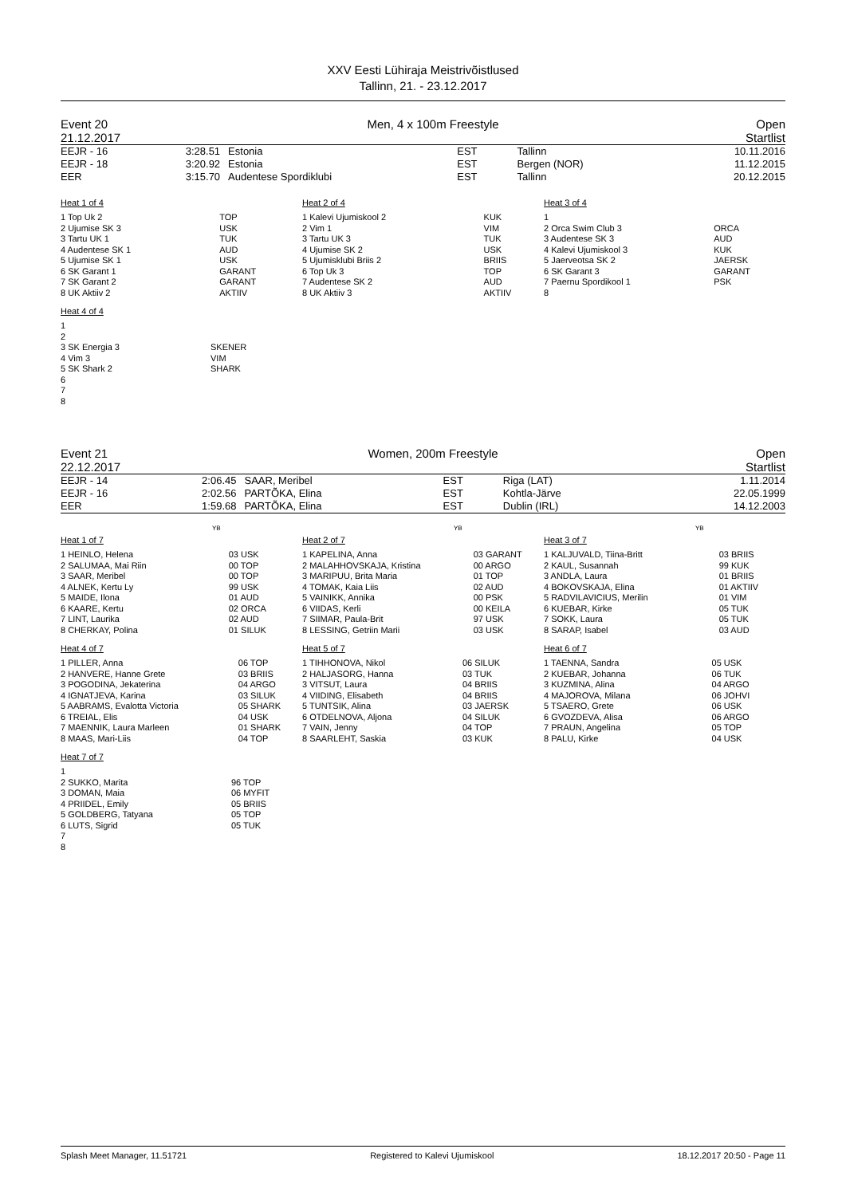XXV Eesti Lühiraja Meistrivõistlused
Tallinn, 21. - 23.12.2017
Event 20
21.12.2017
Men, 4 x 100m Freestyle Open
Startlist
| EEJR - 16 EEJR - 18 EER | 3:28.51 3:20.92 3:15.70 | Estonia Estonia Audentese Spordiklubi | EST EST EST | Tallinn Bergen (NOR) Tallinn | 10.11.2016 11.12.2015 20.12.2015 |
Heat 1 of 4
| 1 Top Uk 2 | TOP |
| 2 Ujumise SK 3 | USK |
| 3 Tartu UK 1 | TUK |
| 4 Audentese SK 1 | AUD |
| 5 Ujumise SK 1 | USK |
| 6 SK Garant 1 | GARANT |
| 7 SK Garant 2 | GARANT |
| 8 UK Aktiiv 2 | AKTIIV |
Heat 4 of 4
| 1 | |
| 2 | |
| 3 SK Energia 3 | SKENER |
| 4 Vim 3 | VIM |
| 5 SK Shark 2 | SHARK |
| 6 | |
| 7 | |
| 8 | |
Heat 2 of 4
| 1 Kalevi Ujumiskool 2 | KUK |
| 2 Vim 1 | VIM |
| 3 Tartu UK 3 | TUK |
| 4 Ujumise SK 2 | USK |
| 5 Ujumisklubi Briis 2 | BRIIS |
| 6 Top Uk 3 | TOP |
| 7 Audentese SK 2 | AUD |
| 8 UK Aktiiv 3 | AKTIIV |
Heat 3 of 4
| 1 | |
| 2 Orca Swim Club 3 | ORCA |
| 3 Audentese SK 3 | AUD |
| 4 Kalevi Ujumiskool 3 | KUK |
| 5 Jaerveotsa SK 2 | JAERSK |
| 6 SK Garant 3 | GARANT |
| 7 Paernu Spordikool 1 | PSK |
| 8 | |
Event 21
22.12.2017
Women, 200m Freestyle Open
Startlist
| EEJR - 14 EEJR - 16 EER | 2:06.45 2:02.56 1:59.68 | SAAR, Meribel PARTÕKA, Elina PARTÕKA, Elina | EST EST EST | Riga (LAT) Kohtla-Järve Dublin (IRL) | 1.11.2014 22.05.1999 14.12.2003 |
YB
Heat 1 of 7
| 1 HEINLO, Helena | 03 USK |
| 2 SALUMAA, Mai Riin | 00 TOP |
| 3 SAAR, Meribel | 00 TOP |
| 4 ALNEK, Kertu Ly | 99 USK |
| 5 MAIDE, Ilona | 01 AUD |
| 6 KAARE, Kertu | 02 ORCA |
| 7 LINT, Laurika | 02 AUD |
| 8 CHERKAY, Polina | 01 SILUK |
Heat 4 of 7
| 1 PILLER, Anna | 06 TOP |
| 2 HANVERE, Hanne Grete | 03 BRIIS |
| 3 POGODINA, Jekaterina | 04 ARGO |
| 4 IGNATJEVA, Karina | 03 SILUK |
| 5 AABRAMS, Evalotta Victoria | 05 SHARK |
| 6 TREIAL, Elis | 04 USK |
| 7 MAENNIK, Laura Marleen | 01 SHARK |
| 8 MAAS, Mari-Liis | 04 TOP |
Heat 7 of 7
| 1 | |
| 2 SUKKO, Marita | 96 TOP |
| 3 DOMAN, Maia | 06 MYFIT |
| 4 PRIIDEL, Emily | 05 BRIIS |
| 5 GOLDBERG, Tatyana | 05 TOP |
| 6 LUTS, Sigrid | 05 TUK |
| 7 | |
| 8 | |
YB
Heat 2 of 7
| 1 KAPELINA, Anna | 03 GARANT |
| 2 MALAHHOVSKAJA, Kristina | 00 ARGO |
| 3 MARIPUU, Brita Maria | 01 TOP |
| 4 TOMAK, Kaia Liis | 02 AUD |
| 5 VAINIKK, Annika | 00 PSK |
| 6 VIIDAS, Kerli | 00 KEILA |
| 7 SIIMAR, Paula-Brit | 97 USK |
| 8 LESSING, Getriin Marii | 03 USK |
Heat 5 of 7
| 1 TIHHONOVA, Nikol | 06 SILUK |
| 2 HALJASORG, Hanna | 03 TUK |
| 3 VITSUT, Laura | 04 BRIIS |
| 4 VIIDING, Elisabeth | 04 BRIIS |
| 5 TUNTSIK, Alina | 03 JAERSK |
| 6 OTDELNOVA, Aljona | 04 SILUK |
| 7 VAIN, Jenny | 04 TOP |
| 8 SAARLEHT, Saskia | 03 KUK |
YB
Heat 3 of 7
| 1 KALJUVALD, Tiina-Britt | 03 BRIIS |
| 2 KAUL, Susannah | 99 KUK |
| 3 ANDLA, Laura | 01 BRIIS |
| 4 BOKOVSKAJA, Elina | 01 AKTIIV |
| 5 RADVILAVICIUS, Merilin | 01 VIM |
| 6 KUEBAR, Kirke | 05 TUK |
| 7 SOKK, Laura | 05 TUK |
| 8 SARAP, Isabel | 03 AUD |
Heat 6 of 7
| 1 TAENNA, Sandra | 05 USK |
| 2 KUEBAR, Johanna | 06 TUK |
| 3 KUZMINA, Alina | 04 ARGO |
| 4 MAJOROVA, Milana | 06 JOHVI |
| 5 TSAERO, Grete | 06 USK |
| 6 GVOZDEVA, Alisa | 06 ARGO |
| 7 PRAUN, Angelina | 05 TOP |
| 8 PALU, Kirke | 04 USK |
Splash Meet Manager, 11.51721 Registered to Kalevi Ujumiskool 18.12.2017 20:50 - Page 11